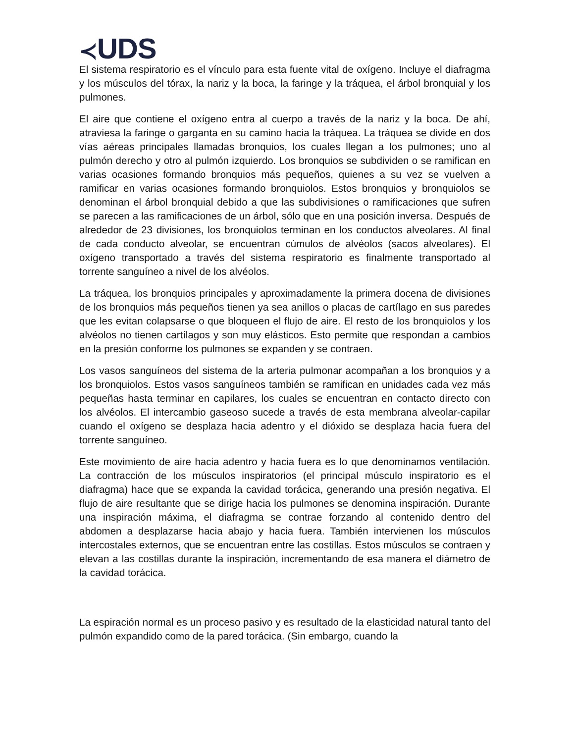≺UDS
El sistema respiratorio es el vínculo para esta fuente vital de oxígeno. Incluye el diafragma y los músculos del tórax, la nariz y la boca, la faringe y la tráquea, el árbol bronquial y los pulmones.
El aire que contiene el oxígeno entra al cuerpo a través de la nariz y la boca. De ahí, atraviesa la faringe o garganta en su camino hacia la tráquea. La tráquea se divide en dos vías aéreas principales llamadas bronquios, los cuales llegan a los pulmones; uno al pulmón derecho y otro al pulmón izquierdo. Los bronquios se subdividen o se ramifican en varias ocasiones formando bronquios más pequeños, quienes a su vez se vuelven a ramificar en varias ocasiones formando bronquiolos. Estos bronquios y bronquiolos se denominan el árbol bronquial debido a que las subdivisiones o ramificaciones que sufren se parecen a las ramificaciones de un árbol, sólo que en una posición inversa. Después de alrededor de 23 divisiones, los bronquiolos terminan en los conductos alveolares. Al final de cada conducto alveolar, se encuentran cúmulos de alvéolos (sacos alveolares). El oxígeno transportado a través del sistema respiratorio es finalmente transportado al torrente sanguíneo a nivel de los alvéolos.
La tráquea, los bronquios principales y aproximadamente la primera docena de divisiones de los bronquios más pequeños tienen ya sea anillos o placas de cartílago en sus paredes que les evitan colapsarse o que bloqueen el flujo de aire. El resto de los bronquiolos y los alvéolos no tienen cartílagos y son muy elásticos. Esto permite que respondan a cambios en la presión conforme los pulmones se expanden y se contraen.
Los vasos sanguíneos del sistema de la arteria pulmonar acompañan a los bronquios y a los bronquiolos. Estos vasos sanguíneos también se ramifican en unidades cada vez más pequeñas hasta terminar en capilares, los cuales se encuentran en contacto directo con los alvéolos. El intercambio gaseoso sucede a través de esta membrana alveolar-capilar cuando el oxígeno se desplaza hacia adentro y el dióxido se desplaza hacia fuera del torrente sanguíneo.
Este movimiento de aire hacia adentro y hacia fuera es lo que denominamos ventilación. La contracción de los músculos inspiratorios (el principal músculo inspiratorio es el diafragma) hace que se expanda la cavidad torácica, generando una presión negativa. El flujo de aire resultante que se dirige hacia los pulmones se denomina inspiración. Durante una inspiración máxima, el diafragma se contrae forzando al contenido dentro del abdomen a desplazarse hacia abajo y hacia fuera. También intervienen los músculos intercostales externos, que se encuentran entre las costillas. Estos músculos se contraen y elevan a las costillas durante la inspiración, incrementando de esa manera el diámetro de la cavidad torácica.
La espiración normal es un proceso pasivo y es resultado de la elasticidad natural tanto del pulmón expandido como de la pared torácica. (Sin embargo, cuando la